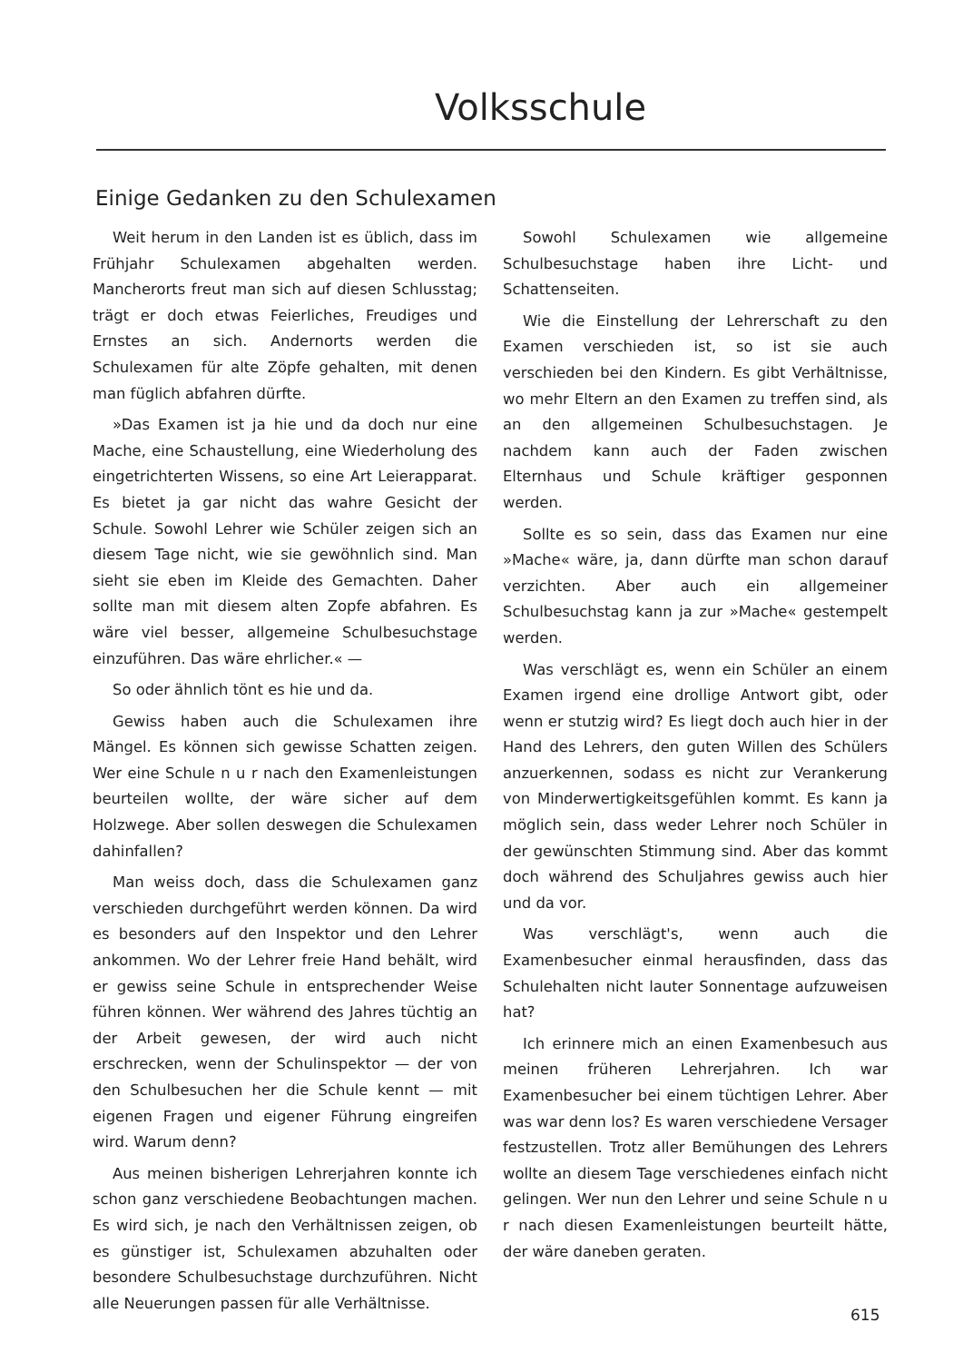Volksschule
Einige Gedanken zu den Schulexamen
Weit herum in den Landen ist es üblich, dass im Frühjahr Schulexamen abgehalten werden. Mancherorts freut man sich auf diesen Schlusstag; trägt er doch etwas Feierliches, Freudiges und Ernstes an sich. Andernorts werden die Schulexamen für alte Zöpfe gehalten, mit denen man füglich abfahren dürfte.
»Das Examen ist ja hie und da doch nur eine Mache, eine Schaustellung, eine Wiederholung des eingetrichterten Wissens, so eine Art Leierapparat. Es bietet ja gar nicht das wahre Gesicht der Schule. Sowohl Lehrer wie Schüler zeigen sich an diesem Tage nicht, wie sie gewöhnlich sind. Man sieht sie eben im Kleide des Gemachten. Daher sollte man mit diesem alten Zopfe abfahren. Es wäre viel besser, allgemeine Schulbesuchstage einzuführen. Das wäre ehrlicher.« —
So oder ähnlich tönt es hie und da.
Gewiss haben auch die Schulexamen ihre Mängel. Es können sich gewisse Schatten zeigen. Wer eine Schule n u r nach den Examenleistungen beurteilen wollte, der wäre sicher auf dem Holzwege. Aber sollen deswegen die Schulexamen dahinfallen?
Man weiss doch, dass die Schulexamen ganz verschieden durchgeführt werden können. Da wird es besonders auf den Inspektor und den Lehrer ankommen. Wo der Lehrer freie Hand behält, wird er gewiss seine Schule in entsprechender Weise führen können. Wer während des Jahres tüchtig an der Arbeit gewesen, der wird auch nicht erschrecken, wenn der Schulinspektor — der von den Schulbesuchen her die Schule kennt — mit eigenen Fragen und eigener Führung eingreifen wird. Warum denn?
Aus meinen bisherigen Lehrerjahren konnte ich schon ganz verschiedene Beobachtungen machen. Es wird sich, je nach den Verhältnissen zeigen, ob es günstiger ist, Schulexamen abzuhalten oder besondere Schulbesuchstage durchzuführen. Nicht alle Neuerungen passen für alle Verhältnisse.
Sowohl Schulexamen wie allgemeine Schulbesuchstage haben ihre Licht- und Schattenseiten.
Wie die Einstellung der Lehrerschaft zu den Examen verschieden ist, so ist sie auch verschieden bei den Kindern. Es gibt Verhältnisse, wo mehr Eltern an den Examen zu treffen sind, als an den allgemeinen Schulbesuchstagen. Je nachdem kann auch der Faden zwischen Elternhaus und Schule kräftiger gesponnen werden.
Sollte es so sein, dass das Examen nur eine »Mache« wäre, ja, dann dürfte man schon darauf verzichten. Aber auch ein allgemeiner Schulbesuchstag kann ja zur »Mache« gestempelt werden.
Was verschlägt es, wenn ein Schüler an einem Examen irgend eine drollige Antwort gibt, oder wenn er stutzig wird? Es liegt doch auch hier in der Hand des Lehrers, den guten Willen des Schülers anzuerkennen, sodass es nicht zur Verankerung von Minderwertigkeitsgefühlen kommt. Es kann ja möglich sein, dass weder Lehrer noch Schüler in der gewünschten Stimmung sind. Aber das kommt doch während des Schuljahres gewiss auch hier und da vor.
Was verschlägt's, wenn auch die Examenbesucher einmal herausfinden, dass das Schulehalten nicht lauter Sonnentage aufzuweisen hat?
Ich erinnere mich an einen Examenbesuch aus meinen früheren Lehrerjahren. Ich war Examenbesucher bei einem tüchtigen Lehrer. Aber was war denn los? Es waren verschiedene Versager festzustellen. Trotz aller Bemühungen des Lehrers wollte an diesem Tage verschiedenes einfach nicht gelingen. Wer nun den Lehrer und seine Schule n u r nach diesen Examenleistungen beurteilt hätte, der wäre daneben geraten.
615